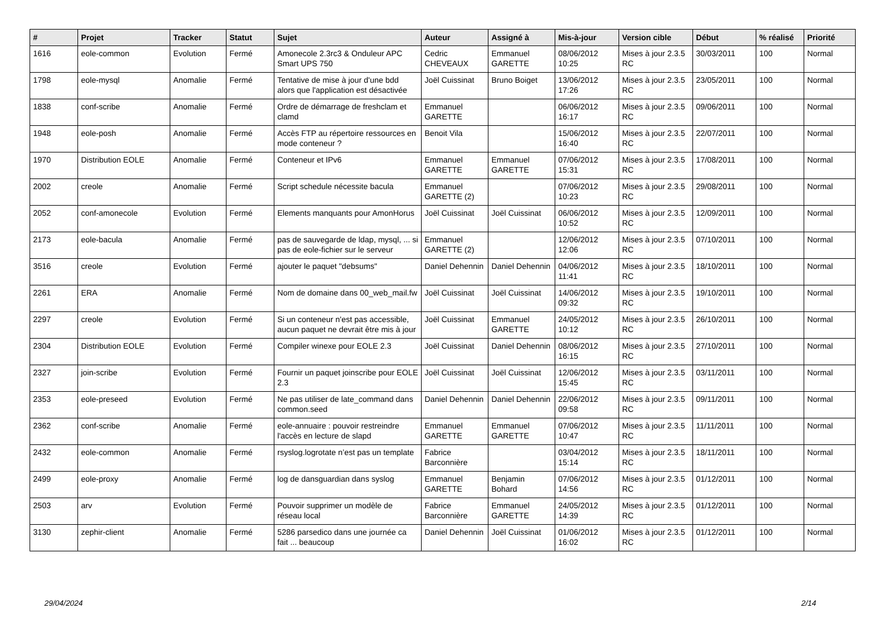| # | Projet | Tracker | Statut | Sujet | Auteur | Assigné à | Mis-à-jour | Version cible | Début | % réalisé | Priorité |
| --- | --- | --- | --- | --- | --- | --- | --- | --- | --- | --- | --- |
| 1616 | eole-common | Evolution | Fermé | Amonecole 2.3rc3 & Onduleur APC Smart UPS 750 | Cedric CHEVEAUX | Emmanuel GARETTE | 08/06/2012 10:25 | Mises à jour 2.3.5 RC | 30/03/2011 | 100 | Normal |
| 1798 | eole-mysql | Anomalie | Fermé | Tentative de mise à jour d'une bdd alors que l'application est désactivée | Joël Cuissinat | Bruno Boiget | 13/06/2012 17:26 | Mises à jour 2.3.5 RC | 23/05/2011 | 100 | Normal |
| 1838 | conf-scribe | Anomalie | Fermé | Ordre de démarrage de freshclam et clamd | Emmanuel GARETTE | | 06/06/2012 16:17 | Mises à jour 2.3.5 RC | 09/06/2011 | 100 | Normal |
| 1948 | eole-posh | Anomalie | Fermé | Accès FTP au répertoire ressources en mode conteneur ? | Benoit Vila | | 15/06/2012 16:40 | Mises à jour 2.3.5 RC | 22/07/2011 | 100 | Normal |
| 1970 | Distribution EOLE | Anomalie | Fermé | Conteneur et IPv6 | Emmanuel GARETTE | Emmanuel GARETTE | 07/06/2012 15:31 | Mises à jour 2.3.5 RC | 17/08/2011 | 100 | Normal |
| 2002 | creole | Anomalie | Fermé | Script schedule nécessite bacula | Emmanuel GARETTE (2) | | 07/06/2012 10:23 | Mises à jour 2.3.5 RC | 29/08/2011 | 100 | Normal |
| 2052 | conf-amonecole | Evolution | Fermé | Elements manquants pour AmonHorus | Joël Cuissinat | Joël Cuissinat | 06/06/2012 10:52 | Mises à jour 2.3.5 RC | 12/09/2011 | 100 | Normal |
| 2173 | eole-bacula | Anomalie | Fermé | pas de sauvegarde de ldap, mysql, ... si pas de eole-fichier sur le serveur | Emmanuel GARETTE (2) | | 12/06/2012 12:06 | Mises à jour 2.3.5 RC | 07/10/2011 | 100 | Normal |
| 3516 | creole | Evolution | Fermé | ajouter le paquet "debsums" | Daniel Dehennin | Daniel Dehennin | 04/06/2012 11:41 | Mises à jour 2.3.5 RC | 18/10/2011 | 100 | Normal |
| 2261 | ERA | Anomalie | Fermé | Nom de domaine dans 00_web_mail.fw | Joël Cuissinat | Joël Cuissinat | 14/06/2012 09:32 | Mises à jour 2.3.5 RC | 19/10/2011 | 100 | Normal |
| 2297 | creole | Evolution | Fermé | Si un conteneur n'est pas accessible, aucun paquet ne devrait être mis à jour | Joël Cuissinat | Emmanuel GARETTE | 24/05/2012 10:12 | Mises à jour 2.3.5 RC | 26/10/2011 | 100 | Normal |
| 2304 | Distribution EOLE | Evolution | Fermé | Compiler winexe pour EOLE 2.3 | Joël Cuissinat | Daniel Dehennin | 08/06/2012 16:15 | Mises à jour 2.3.5 RC | 27/10/2011 | 100 | Normal |
| 2327 | join-scribe | Evolution | Fermé | Fournir un paquet joinscribe pour EOLE 2.3 | Joël Cuissinat | Joël Cuissinat | 12/06/2012 15:45 | Mises à jour 2.3.5 RC | 03/11/2011 | 100 | Normal |
| 2353 | eole-preseed | Evolution | Fermé | Ne pas utiliser de late_command dans common.seed | Daniel Dehennin | Daniel Dehennin | 22/06/2012 09:58 | Mises à jour 2.3.5 RC | 09/11/2011 | 100 | Normal |
| 2362 | conf-scribe | Anomalie | Fermé | eole-annuaire : pouvoir restreindre l'accès en lecture de slapd | Emmanuel GARETTE | Emmanuel GARETTE | 07/06/2012 10:47 | Mises à jour 2.3.5 RC | 11/11/2011 | 100 | Normal |
| 2432 | eole-common | Anomalie | Fermé | rsyslog.logrotate n’est pas un template | Fabrice Barconnière | | 03/04/2012 15:14 | Mises à jour 2.3.5 RC | 18/11/2011 | 100 | Normal |
| 2499 | eole-proxy | Anomalie | Fermé | log de dansguardian dans syslog | Emmanuel GARETTE | Benjamin Bohard | 07/06/2012 14:56 | Mises à jour 2.3.5 RC | 01/12/2011 | 100 | Normal |
| 2503 | arv | Evolution | Fermé | Pouvoir supprimer un modèle de réseau local | Fabrice Barconnière | Emmanuel GARETTE | 24/05/2012 14:39 | Mises à jour 2.3.5 RC | 01/12/2011 | 100 | Normal |
| 3130 | zephir-client | Anomalie | Fermé | 5286 parsedico dans une journée ca fait ... beaucoup | Daniel Dehennin | Joël Cuissinat | 01/06/2012 16:02 | Mises à jour 2.3.5 RC | 01/12/2011 | 100 | Normal |
29/04/2024 2/14